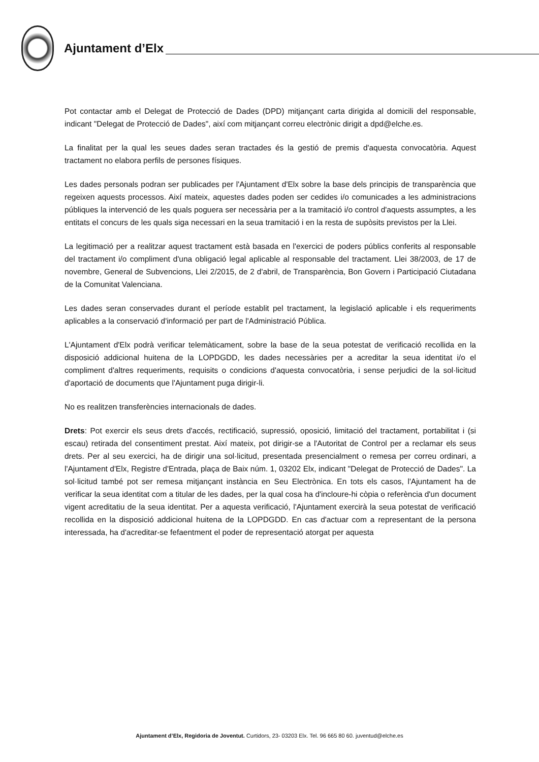Ajuntament d’Elx
Pot contactar amb el Delegat de Protecció de Dades (DPD) mitjançant carta dirigida al domicili del responsable, indicant "Delegat de Protecció de Dades", així com mitjançant correu electrònic dirigit a dpd@elche.es.
La finalitat per la qual les seues dades seran tractades és la gestió de premis d'aquesta convocatòria. Aquest tractament no elabora perfils de persones físiques.
Les dades personals podran ser publicades per l'Ajuntament d'Elx sobre la base dels principis de transparència que regeixen aquests processos. Així mateix, aquestes dades poden ser cedides i/o comunicades a les administracions públiques la intervenció de les quals poguera ser necessària per a la tramitació i/o control d'aquests assumptes, a les entitats el concurs de les quals siga necessari en la seua tramitació i en la resta de supòsits previstos per la Llei.
La legitimació per a realitzar aquest tractament està basada en l'exercici de poders públics conferits al responsable del tractament i/o compliment d'una obligació legal aplicable al responsable del tractament. Llei 38/2003, de 17 de novembre, General de Subvencions, Llei 2/2015, de 2 d'abril, de Transparència, Bon Govern i Participació Ciutadana de la Comunitat Valenciana.
Les dades seran conservades durant el període establit pel tractament, la legislació aplicable i els requeriments aplicables a la conservació d'informació per part de l'Administració Pública.
L'Ajuntament d'Elx podrà verificar telemàticament, sobre la base de la seua potestat de verificació recollida en la disposició addicional huitena de la LOPDGDD, les dades necessàries per a acreditar la seua identitat i/o el compliment d'altres requeriments, requisits o condicions d'aquesta convocatòria, i sense perjudici de la sol·licitud d'aportació de documents que l'Ajuntament puga dirigir-li.
No es realitzen transferències internacionals de dades.
Drets: Pot exercir els seus drets d'accés, rectificació, supressió, oposició, limitació del tractament, portabilitat i (si escau) retirada del consentiment prestat. Així mateix, pot dirigir-se a l'Autoritat de Control per a reclamar els seus drets. Per al seu exercici, ha de dirigir una sol·licitud, presentada presencialment o remesa per correu ordinari, a l'Ajuntament d'Elx, Registre d'Entrada, plaça de Baix núm. 1, 03202 Elx, indicant "Delegat de Protecció de Dades". La sol·licitud també pot ser remesa mitjançant instància en Seu Electrònica. En tots els casos, l'Ajuntament ha de verificar la seua identitat com a titular de les dades, per la qual cosa ha d'incloure-hi còpia o referència d'un document vigent acreditatiu de la seua identitat. Per a aquesta verificació, l'Ajuntament exercirà la seua potestat de verificació recollida en la disposició addicional huitena de la LOPDGDD. En cas d'actuar com a representant de la persona interessada, ha d'acreditar-se fefaentment el poder de representació atorgat per aquesta
Ajuntament d’Elx, Regidoria de Joventut. Curtidors, 23- 03203 Elx. Tel. 96 665 80 60. juventud@elche.es